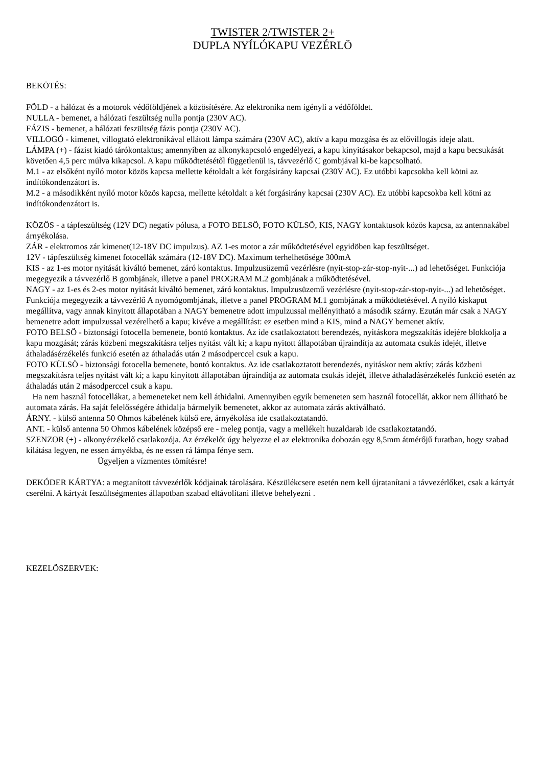TWISTER 2/TWISTER 2+
DUPLA NYÍLÓKAPU VEZÉRLÖ
BEKÖTÉS:
FÖLD - a hálózat és a motorok védőföldjének a közösítésére. Az elektronika nem igényli a védőföldet.
NULLA - bemenet, a hálózati feszültség nulla pontja (230V AC).
FÁZIS - bemenet, a hálózati feszültség fázis pontja (230V AC).
VILLOGÓ - kimenet, villogtató elektronikával ellátott lámpa számára (230V AC), aktív a kapu mozgása és az elővillogás ideje alatt.
LÁMPA (+) - fázist kiadó tárókontaktus; amennyiben az alkonykapcsoló engedélyezi, a kapu kinyitásakor bekapcsol, majd a kapu becsukását követően 4,5 perc múlva kikapcsol. A kapu működtetésétől függetlenül is, távvezérlő C gombjával ki-be kapcsolható.
M.1 - az elsőként nyíló motor közös kapcsa mellette kétoldalt a két forgásirány kapcsai (230V AC). Ez utóbbi kapcsokba kell kötni az indítókondenzátort is.
M.2 - a másodikként nyíló motor közös kapcsa, mellette kétoldalt a két forgásirány kapcsai (230V AC). Ez utóbbi kapcsokba kell kötni az indítókondenzátort is.
KÖZÖS - a tápfeszültség (12V DC) negatív pólusa, a FOTO BELSÖ, FOTO KÜLSÖ, KIS, NAGY kontaktusok közös kapcsa, az antennakábel árnyékolása.
ZÁR - elektromos zár kimenet(12-18V DC impulzus). AZ 1-es motor a zár működtetésével egyidöben kap feszültséget.
12V - tápfeszültség kimenet fotocellák számára (12-18V DC). Maximum terhelhetősége 300mA
KIS - az 1-es motor nyitását kiváltó bemenet, záró kontaktus. Impulzusüzemű vezérlésre (nyit-stop-zár-stop-nyit-...) ad lehetőséget. Funkciója megegyezik a távvezérlő B gombjának, illetve a panel PROGRAM M.2 gombjának a működtetésével.
NAGY - az 1-es és 2-es motor nyitását kiváltó bemenet, záró kontaktus. Impulzusüzemű vezérlésre (nyit-stop-zár-stop-nyit-...) ad lehetőséget. Funkciója megegyezik a távvezérlő A nyomógombjának, illetve a panel PROGRAM M.1 gombjának a működtetésével. A nyíló kiskaput megállítva, vagy annak kinyitott állapotában a NAGY bemenetre adott impulzussal mellényitható a második szárny. Ezután már csak a NAGY bemenetre adott impulzussal vezérelhető a kapu; kivéve a megállítást: ez esetben mind a KIS, mind a NAGY bemenet aktív.
FOTO BELSÖ - biztonsági fotocella bemenete, bontó kontaktus. Az ide csatlakoztatott berendezés, nyitáskora megszakítás idejére blokkolja a kapu mozgását; zárás közbeni megszakításra teljes nyitást vált ki; a kapu nyitott állapotában újraindítja az automata csukás idejét, illetve áthaladásérzékelés funkció esetén az áthaladás után 2 másodperccel csuk a kapu.
FOTO KÜLSÖ - biztonsági fotocella bemenete, bontó kontaktus. Az ide csatlakoztatott berendezés, nyitáskor nem aktív; zárás közbeni megszakításra teljes nyitást vált ki; a kapu kinyitott állapotában újraindítja az automata csukás idejét, illetve áthaladásérzékelés funkció esetén az áthaladás után 2 másodperccel csuk a kapu.
Ha nem használ fotocellákat, a bemeneteket nem kell áthidalni. Amennyiben egyik bemeneten sem használ fotocellát, akkor nem állítható be automata zárás. Ha saját felelősségére áthidalja bármelyik bemenetet, akkor az automata zárás aktiválható.
ÁRNY. - külső antenna 50 Ohmos kábelének külső ere, árnyékolása ide csatlakoztatandó.
ANT. - külső antenna 50 Ohmos kábelének középső ere - meleg pontja, vagy a mellékelt huzaldarab ide csatlakoztatandó.
SZENZOR (+) - alkonyérzékelő csatlakozója. Az érzékelőt úgy helyezze el az elektronika dobozán egy 8,5mm átmérőjű furatban, hogy szabad kilátása legyen, ne essen árnyékba, és ne essen rá lámpa fénye sem.
Ügyeljen a vízmentes tömítésre!
DEKÓDER KÁRTYA: a megtanított távvezérlők kódjainak tárolására. Készülékcsere esetén nem kell újratanítani a távvezérlőket, csak a kártyát cserélni. A kártyát feszültségmentes állapotban szabad eltávolítani illetve behelyezni .
KEZELÖSZERVEK: